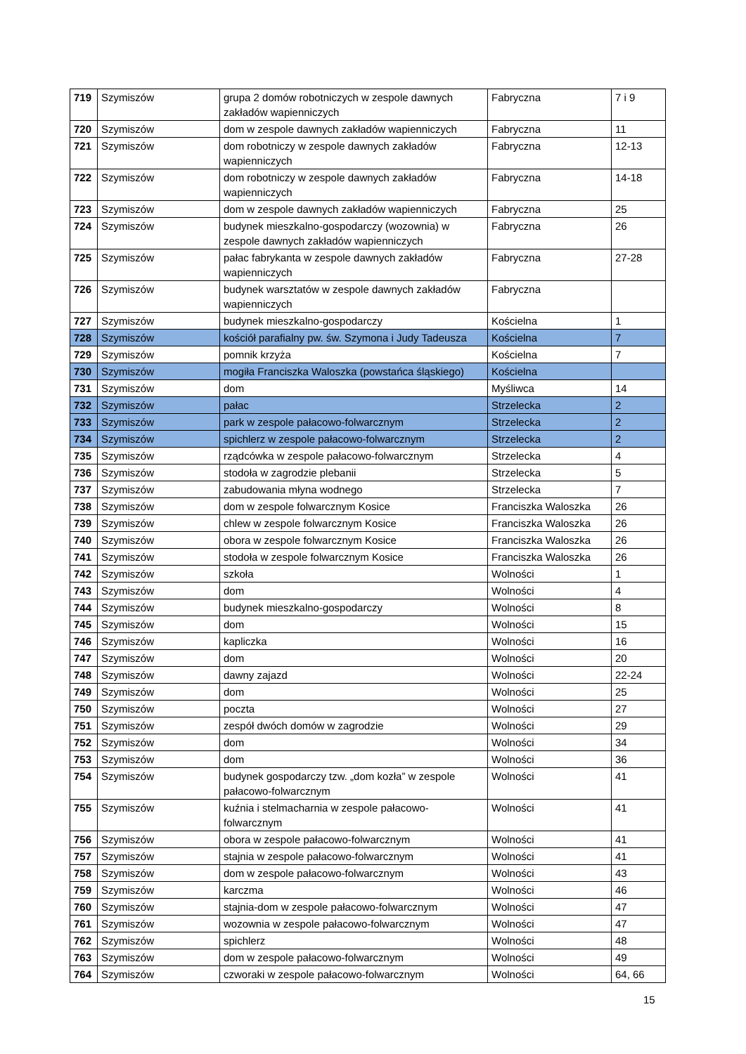| 719 | Szymiszów | grupa 2 domów robotniczych w zespole dawnych zakładów wapienniczych | Fabryczna | 7 i 9 |
| 720 | Szymiszów | dom w zespole dawnych zakładów wapienniczych | Fabryczna | 11 |
| 721 | Szymiszów | dom robotniczy w zespole dawnych zakładów wapienniczych | Fabryczna | 12-13 |
| 722 | Szymiszów | dom robotniczy w zespole dawnych zakładów wapienniczych | Fabryczna | 14-18 |
| 723 | Szymiszów | dom w zespole dawnych zakładów wapienniczych | Fabryczna | 25 |
| 724 | Szymiszów | budynek mieszkalno-gospodarczy (wozownia) w zespole dawnych zakładów wapienniczych | Fabryczna | 26 |
| 725 | Szymiszów | pałac fabrykanta w zespole dawnych zakładów wapienniczych | Fabryczna | 27-28 |
| 726 | Szymiszów | budynek warsztatów w zespole dawnych zakładów wapienniczych | Fabryczna | |
| 727 | Szymiszów | budynek mieszkalno-gospodarczy | Kościelna | 1 |
| 728 | Szymiszów | kościół parafialny pw. św. Szymona i Judy Tadeusza | Kościelna | 7 |
| 729 | Szymiszów | pomnik krzyża | Kościelna | 7 |
| 730 | Szymiszów | mogiła Franciszka Waloszka (powstańca śląskiego) | Kościelna | |
| 731 | Szymiszów | dom | Myśliwca | 14 |
| 732 | Szymiszów | pałac | Strzelecka | 2 |
| 733 | Szymiszów | park w zespole pałacowo-folwarcznym | Strzelecka | 2 |
| 734 | Szymiszów | spichlerz w zespole pałacowo-folwarcznym | Strzelecka | 2 |
| 735 | Szymiszów | rządcówka w zespole pałacowo-folwarcznym | Strzelecka | 4 |
| 736 | Szymiszów | stodoła w zagrodzie plebanii | Strzelecka | 5 |
| 737 | Szymiszów | zabudowania młyna wodnego | Strzelecka | 7 |
| 738 | Szymiszów | dom w zespole folwarcznym Kosice | Franciszka Waloszka | 26 |
| 739 | Szymiszów | chlew w zespole folwarcznym Kosice | Franciszka Waloszka | 26 |
| 740 | Szymiszów | obora w zespole folwarcznym Kosice | Franciszka Waloszka | 26 |
| 741 | Szymiszów | stodoła w zespole folwarcznym Kosice | Franciszka Waloszka | 26 |
| 742 | Szymiszów | szkoła | Wolności | 1 |
| 743 | Szymiszów | dom | Wolności | 4 |
| 744 | Szymiszów | budynek mieszkalno-gospodarczy | Wolności | 8 |
| 745 | Szymiszów | dom | Wolności | 15 |
| 746 | Szymiszów | kapliczka | Wolności | 16 |
| 747 | Szymiszów | dom | Wolności | 20 |
| 748 | Szymiszów | dawny zajazd | Wolności | 22-24 |
| 749 | Szymiszów | dom | Wolności | 25 |
| 750 | Szymiszów | poczta | Wolności | 27 |
| 751 | Szymiszów | zespół dwóch domów w zagrodzie | Wolności | 29 |
| 752 | Szymiszów | dom | Wolności | 34 |
| 753 | Szymiszów | dom | Wolności | 36 |
| 754 | Szymiszów | budynek gospodarczy tzw. „dom kozła” w zespole pałacowo-folwarcznym | Wolności | 41 |
| 755 | Szymiszów | kuźnia i stelmacharnia w zespole pałacowo-folwarcznym | Wolności | 41 |
| 756 | Szymiszów | obora w zespole pałacowo-folwarcznym | Wolności | 41 |
| 757 | Szymiszów | stajnia w zespole pałacowo-folwarcznym | Wolności | 41 |
| 758 | Szymiszów | dom w zespole pałacowo-folwarcznym | Wolności | 43 |
| 759 | Szymiszów | karczma | Wolności | 46 |
| 760 | Szymiszów | stajnia-dom w zespole pałacowo-folwarcznym | Wolności | 47 |
| 761 | Szymiszów | wozownia w zespole pałacowo-folwarcznym | Wolności | 47 |
| 762 | Szymiszów | spichlerz | Wolności | 48 |
| 763 | Szymiszów | dom w zespole pałacowo-folwarcznym | Wolności | 49 |
| 764 | Szymiszów | czworaki w zespole pałacowo-folwarcznym | Wolności | 64, 66 |
15